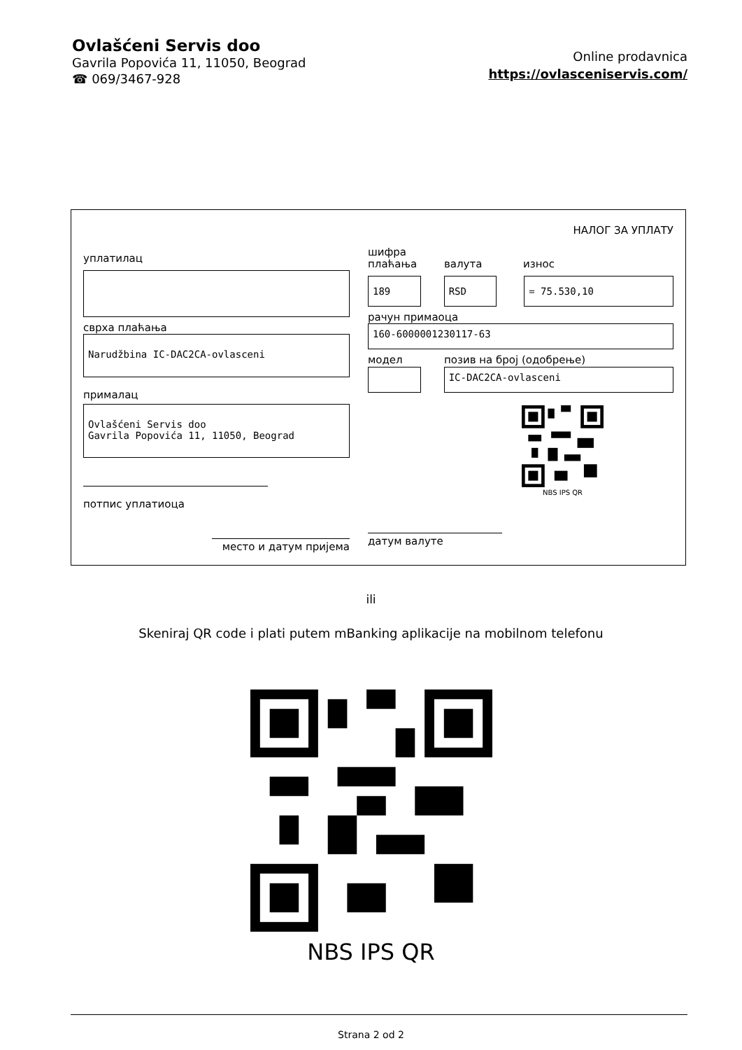Ovlašćeni Servis doo
Gavrila Popovića 11, 11050, Beograd
☎ 069/3467-928
Online prodavnica
https://ovlasceniservis.com/
НАЛОГ ЗА УПЛАТУ
уплатилац
сврха плаћања
Narudžbina IC-DAC2CA-ovlasceni
прималац
Ovlašćeni Servis doo
Gavrila Popovića 11, 11050, Beograd
потпис уплатиоца
место и датум пријема
шифра плаћања
валута
износ
189 RSD = 75.530,10
рачун примаоца
160-6000001230117-63
модел
позив на број (одобрење)
IC-DAC2CA-ovlasceni
NBS IPS QR
датум валуте
ili
Skeniraj QR code i plati putem mBanking aplikacije na mobilnom telefonu
NBS IPS QR
Strana 2 od 2